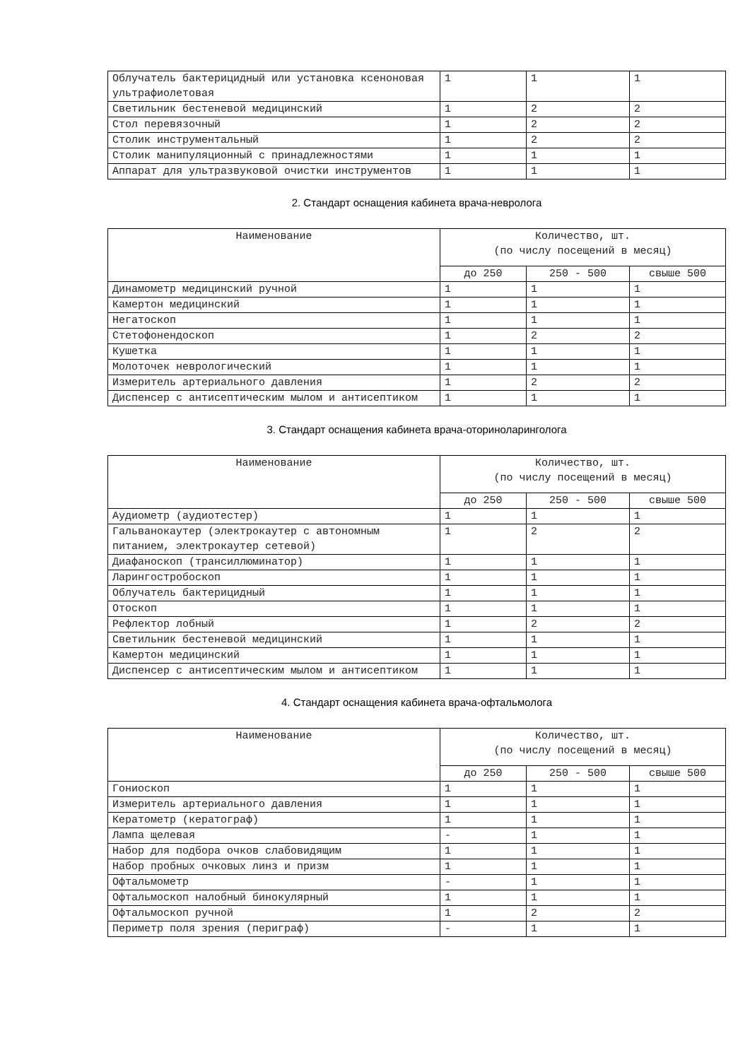| Облучатель бактерицидный или установка ксеноновая ультрафиолетовая | 1 | 1 | 1 |
| Светильник бестеневой медицинский | 1 | 2 | 2 |
| Стол перевязочный | 1 | 2 | 2 |
| Столик инструментальный | 1 | 2 | 2 |
| Столик манипуляционный с принадлежностями | 1 | 1 | 1 |
| Аппарат для ультразвуковой очистки инструментов | 1 | 1 | 1 |
2. Стандарт оснащения кабинета врача-невролога
| Наименование | Количество, шт. (по числу посещений в месяц) | | |
| --- | --- | --- | --- |
| | до 250 | 250 - 500 | свыше 500 |
| Динамометр медицинский ручной | 1 | 1 | 1 |
| Камертон медицинский | 1 | 1 | 1 |
| Негатоскоп | 1 | 1 | 1 |
| Стетофонендоскоп | 1 | 2 | 2 |
| Кушетка | 1 | 1 | 1 |
| Молоточек неврологический | 1 | 1 | 1 |
| Измеритель артериального давления | 1 | 2 | 2 |
| Диспенсер с антисептическим мылом и антисептиком | 1 | 1 | 1 |
3. Стандарт оснащения кабинета врача-оториноларинголога
| Наименование | Количество, шт. (по числу посещений в месяц) | | |
| --- | --- | --- | --- |
| | до 250 | 250 - 500 | свыше 500 |
| Аудиометр (аудиотестер) | 1 | 1 | 1 |
| Гальванокаутер (электрокаутер с автономным питанием, электрокаутер сетевой) | 1 | 2 | 2 |
| Диафаноскоп (трансиллюминатор) | 1 | 1 | 1 |
| Ларингостробоскоп | 1 | 1 | 1 |
| Облучатель бактерицидный | 1 | 1 | 1 |
| Отоскоп | 1 | 1 | 1 |
| Рефлектор лобный | 1 | 2 | 2 |
| Светильник бестеневой медицинский | 1 | 1 | 1 |
| Камертон медицинский | 1 | 1 | 1 |
| Диспенсер с антисептическим мылом и антисептиком | 1 | 1 | 1 |
4. Стандарт оснащения кабинета врача-офтальмолога
| Наименование | Количество, шт. (по числу посещений в месяц) | | |
| --- | --- | --- | --- |
| | до 250 | 250 - 500 | свыше 500 |
| Гониоскоп | 1 | 1 | 1 |
| Измеритель артериального давления | 1 | 1 | 1 |
| Кератометр (кератограф) | 1 | 1 | 1 |
| Лампа щелевая | - | 1 | 1 |
| Набор для подбора очков слабовидящим | 1 | 1 | 1 |
| Набор пробных очковых линз и призм | 1 | 1 | 1 |
| Офтальмометр | - | 1 | 1 |
| Офтальмоскоп налобный бинокулярный | 1 | 1 | 1 |
| Офтальмоскоп ручной | 1 | 2 | 2 |
| Периметр поля зрения (периграф) | - | 1 | 1 |